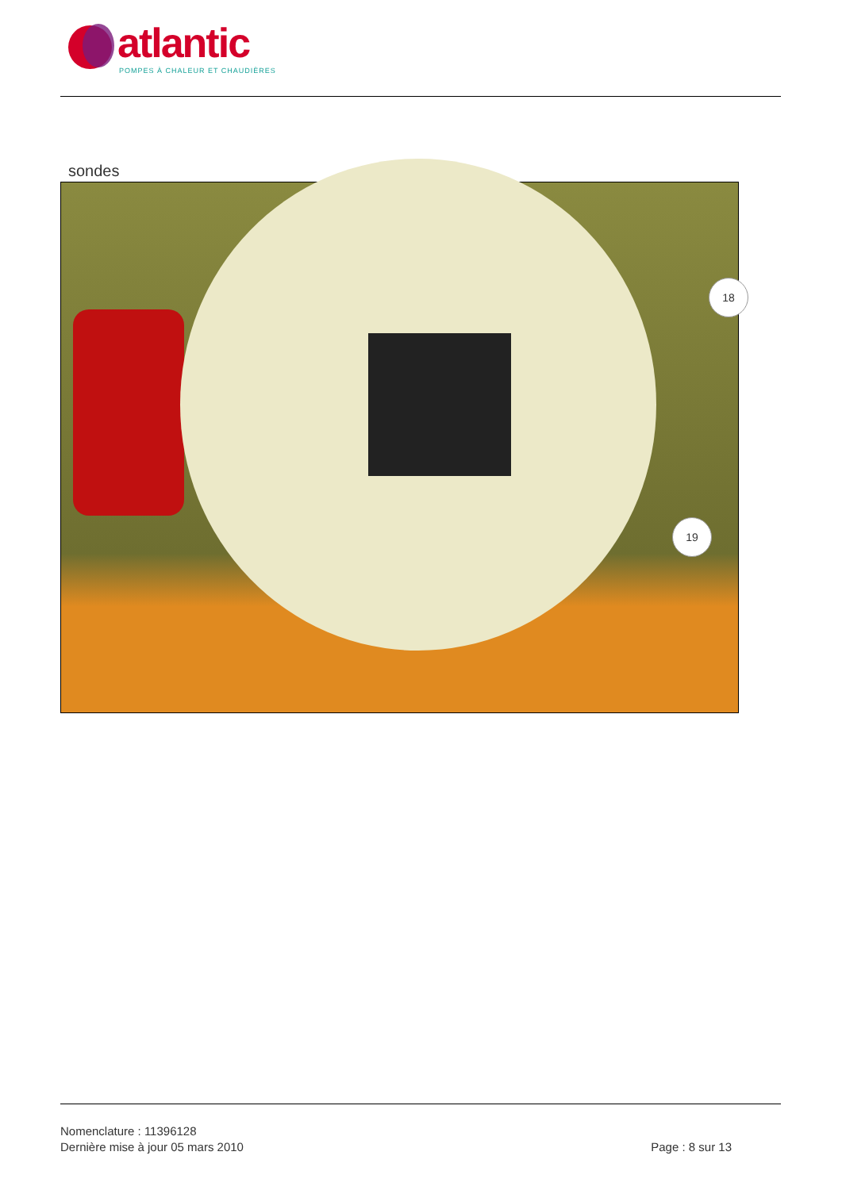atlantic
POMPES À CHALEUR ET CHAUDIÈRES
sondes
18
19
Nomenclature : 11396128
Dernière mise à jour 05 mars 2010
Page : 8 sur 13